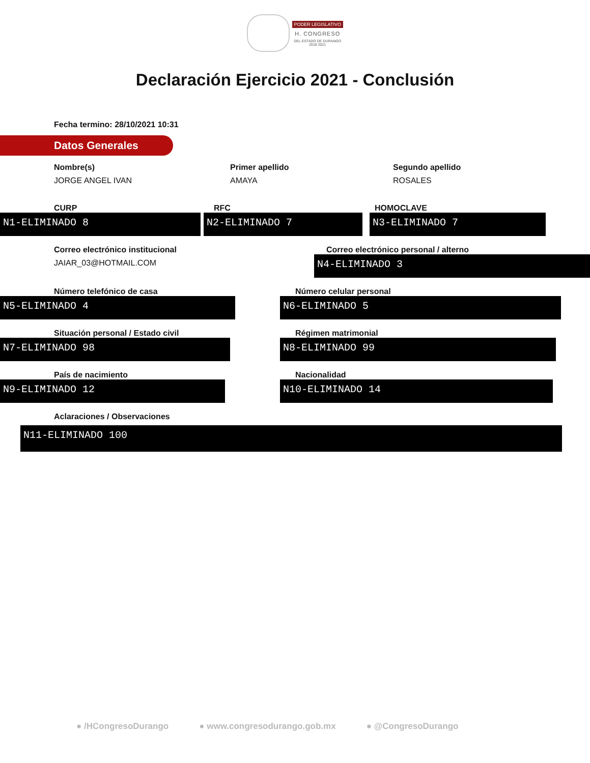PODER LEGISLATIVO
H. CONGRESO
DEL ESTADO DE DURANGO
2018 2021
Declaración Ejercicio 2021 - Conclusión
Fecha termino: 28/10/2021 10:31
Datos Generales
Nombre(s)
JORGE ANGEL IVAN
Primer apellido
AMAYA
Segundo apellido
ROSALES
CURP
N1-ELIMINADO 8
RFC
N2-ELIMINADO 7
HOMOCLAVE
N3-ELIMINADO 7
Correo electrónico institucional
JAIAR_03@HOTMAIL.COM
Correo electrónico personal / alterno
N4-ELIMINADO 3
Número telefónico de casa
N5-ELIMINADO 4
Número celular personal
N6-ELIMINADO 5
Situación personal / Estado civil
N7-ELIMINADO 98
Régimen matrimonial
N8-ELIMINADO 99
País de nacimiento
N9-ELIMINADO 12
Nacionalidad
N10-ELIMINADO 14
Aclaraciones / Observaciones
N11-ELIMINADO 100
● /HCongresoDurango ● www.congresodurango.gob.mx ● @CongresoDurango